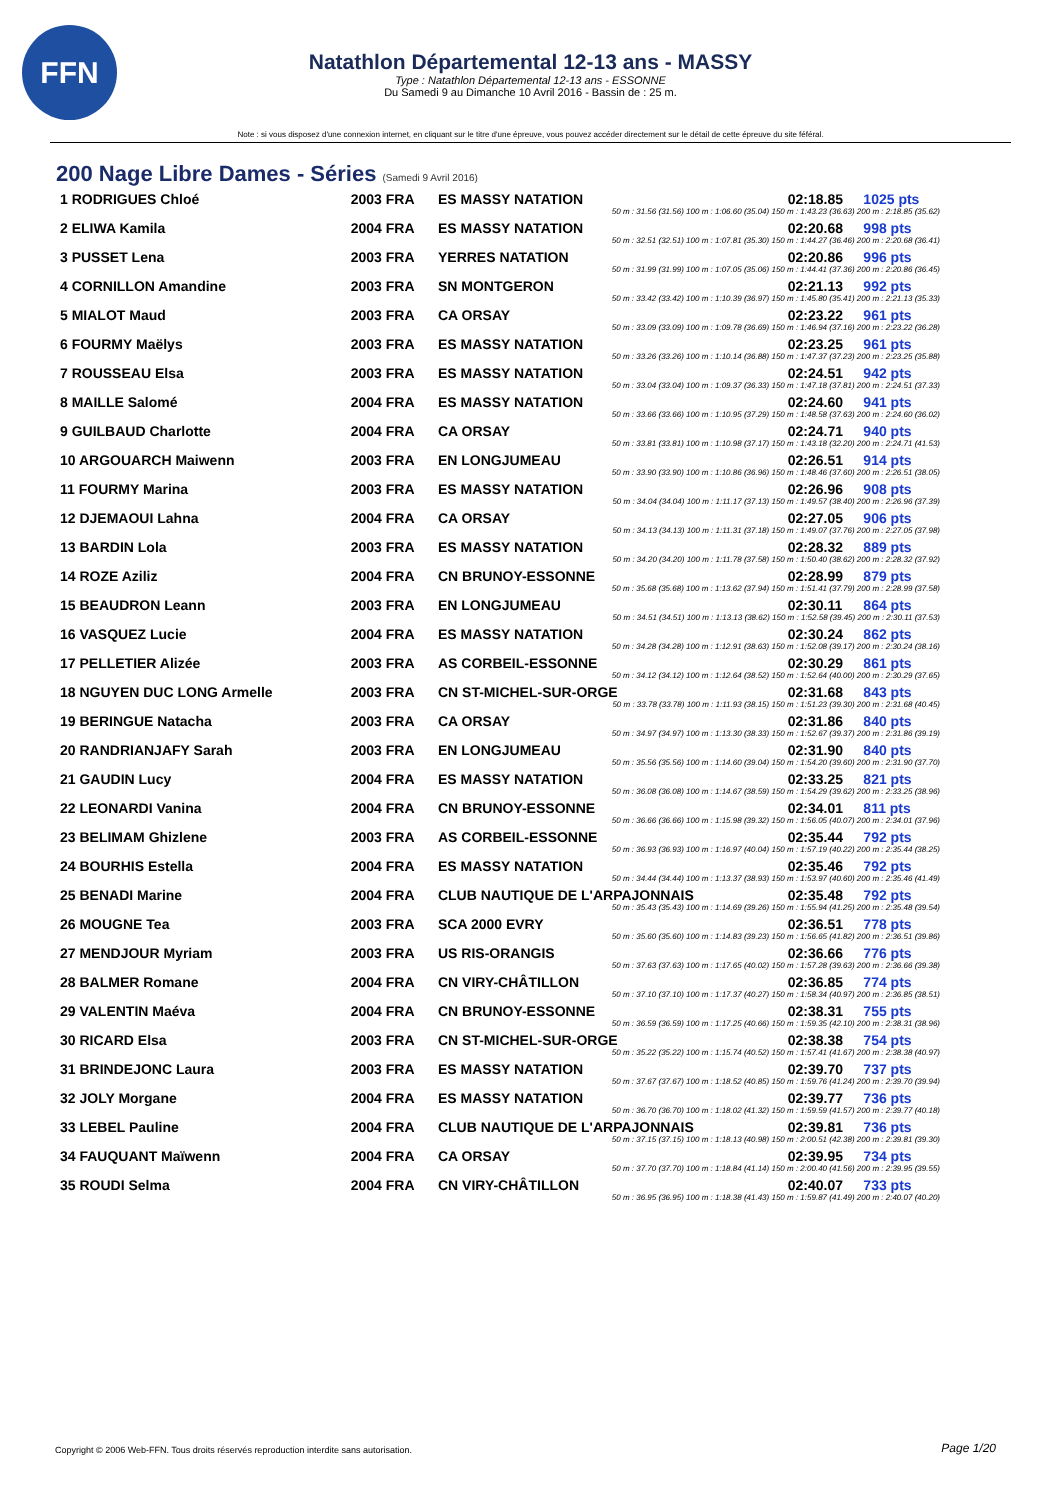FFN
Natathlon Départemental 12-13 ans - MASSY
Type : Natathlon Départemental 12-13 ans - ESSONNE
Du Samedi 9 au Dimanche 10 Avril 2016 - Bassin de : 25 m.
Note : si vous disposez d'une connexion internet, en cliquant sur le titre d'une épreuve, vous pouvez accéder directement sur le détail de cette épreuve du site féféral.
200 Nage Libre Dames - Séries (Samedi 9 Avril 2016)
| 1 RODRIGUES Chloé | 2003 FRA | ES MASSY NATATION | 02:18.85 | 1025 pts |
| 50 m : 31.56 (31.56) 100 m : 1:06.60 (35.04) 150 m : 1:43.23 (36.63) 200 m : 2:18.85 (35.62) | | | | |
| 2 ELIWA Kamila | 2004 FRA | ES MASSY NATATION | 02:20.68 | 998 pts |
| 50 m : 32.51 (32.51) 100 m : 1:07.81 (35.30) 150 m : 1:44.27 (36.46) 200 m : 2:20.68 (36.41) | | | | |
| 3 PUSSET Lena | 2003 FRA | YERRES NATATION | 02:20.86 | 996 pts |
| 50 m : 31.99 (31.99) 100 m : 1:07.05 (35.06) 150 m : 1:44.41 (37.36) 200 m : 2:20.86 (36.45) | | | | |
| 4 CORNILLON Amandine | 2003 FRA | SN MONTGERON | 02:21.13 | 992 pts |
| 50 m : 33.42 (33.42) 100 m : 1:10.39 (36.97) 150 m : 1:45.80 (35.41) 200 m : 2:21.13 (35.33) | | | | |
| 5 MIALOT Maud | 2003 FRA | CA ORSAY | 02:23.22 | 961 pts |
| 50 m : 33.09 (33.09) 100 m : 1:09.78 (36.69) 150 m : 1:46.94 (37.16) 200 m : 2:23.22 (36.28) | | | | |
| 6 FOURMY Maëlys | 2003 FRA | ES MASSY NATATION | 02:23.25 | 961 pts |
| 50 m : 33.26 (33.26) 100 m : 1:10.14 (36.88) 150 m : 1:47.37 (37.23) 200 m : 2:23.25 (35.88) | | | | |
| 7 ROUSSEAU Elsa | 2003 FRA | ES MASSY NATATION | 02:24.51 | 942 pts |
| 50 m : 33.04 (33.04) 100 m : 1:09.37 (36.33) 150 m : 1:47.18 (37.81) 200 m : 2:24.51 (37.33) | | | | |
| 8 MAILLE Salomé | 2004 FRA | ES MASSY NATATION | 02:24.60 | 941 pts |
| 50 m : 33.66 (33.66) 100 m : 1:10.95 (37.29) 150 m : 1:48.58 (37.63) 200 m : 2:24.60 (36.02) | | | | |
| 9 GUILBAUD Charlotte | 2004 FRA | CA ORSAY | 02:24.71 | 940 pts |
| 50 m : 33.81 (33.81) 100 m : 1:10.98 (37.17) 150 m : 1:43.18 (32.20) 200 m : 2:24.71 (41.53) | | | | |
| 10 ARGOUARCH Maiwenn | 2003 FRA | EN LONGJUMEAU | 02:26.51 | 914 pts |
| 50 m : 33.90 (33.90) 100 m : 1:10.86 (36.96) 150 m : 1:48.46 (37.60) 200 m : 2:26.51 (38.05) | | | | |
| 11 FOURMY Marina | 2003 FRA | ES MASSY NATATION | 02:26.96 | 908 pts |
| 50 m : 34.04 (34.04) 100 m : 1:11.17 (37.13) 150 m : 1:49.57 (38.40) 200 m : 2:26.96 (37.39) | | | | |
| 12 DJEMAOUI Lahna | 2004 FRA | CA ORSAY | 02:27.05 | 906 pts |
| 50 m : 34.13 (34.13) 100 m : 1:11.31 (37.18) 150 m : 1:49.07 (37.76) 200 m : 2:27.05 (37.98) | | | | |
| 13 BARDIN Lola | 2003 FRA | ES MASSY NATATION | 02:28.32 | 889 pts |
| 50 m : 34.20 (34.20) 100 m : 1:11.78 (37.58) 150 m : 1:50.40 (38.62) 200 m : 2:28.32 (37.92) | | | | |
| 14 ROZE Aziliz | 2004 FRA | CN BRUNOY-ESSONNE | 02:28.99 | 879 pts |
| 50 m : 35.68 (35.68) 100 m : 1:13.62 (37.94) 150 m : 1:51.41 (37.79) 200 m : 2:28.99 (37.58) | | | | |
| 15 BEAUDRON Leann | 2003 FRA | EN LONGJUMEAU | 02:30.11 | 864 pts |
| 50 m : 34.51 (34.51) 100 m : 1:13.13 (38.62) 150 m : 1:52.58 (39.45) 200 m : 2:30.11 (37.53) | | | | |
| 16 VASQUEZ Lucie | 2004 FRA | ES MASSY NATATION | 02:30.24 | 862 pts |
| 50 m : 34.28 (34.28) 100 m : 1:12.91 (38.63) 150 m : 1:52.08 (39.17) 200 m : 2:30.24 (38.16) | | | | |
| 17 PELLETIER Alizée | 2003 FRA | AS CORBEIL-ESSONNE | 02:30.29 | 861 pts |
| 50 m : 34.12 (34.12) 100 m : 1:12.64 (38.52) 150 m : 1:52.64 (40.00) 200 m : 2:30.29 (37.65) | | | | |
| 18 NGUYEN DUC LONG Armelle | 2003 FRA | CN ST-MICHEL-SUR-ORGE | 02:31.68 | 843 pts |
| 50 m : 33.78 (33.78) 100 m : 1:11.93 (38.15) 150 m : 1:51.23 (39.30) 200 m : 2:31.68 (40.45) | | | | |
| 19 BERINGUE Natacha | 2003 FRA | CA ORSAY | 02:31.86 | 840 pts |
| 50 m : 34.97 (34.97) 100 m : 1:13.30 (38.33) 150 m : 1:52.67 (39.37) 200 m : 2:31.86 (39.19) | | | | |
| 20 RANDRIANJAFY Sarah | 2003 FRA | EN LONGJUMEAU | 02:31.90 | 840 pts |
| 50 m : 35.56 (35.56) 100 m : 1:14.60 (39.04) 150 m : 1:54.20 (39.60) 200 m : 2:31.90 (37.70) | | | | |
| 21 GAUDIN Lucy | 2004 FRA | ES MASSY NATATION | 02:33.25 | 821 pts |
| 50 m : 36.08 (36.08) 100 m : 1:14.67 (38.59) 150 m : 1:54.29 (39.62) 200 m : 2:33.25 (38.96) | | | | |
| 22 LEONARDI Vanina | 2004 FRA | CN BRUNOY-ESSONNE | 02:34.01 | 811 pts |
| 50 m : 36.66 (36.66) 100 m : 1:15.98 (39.32) 150 m : 1:56.05 (40.07) 200 m : 2:34.01 (37.96) | | | | |
| 23 BELIMAM Ghizlene | 2003 FRA | AS CORBEIL-ESSONNE | 02:35.44 | 792 pts |
| 50 m : 36.93 (36.93) 100 m : 1:16.97 (40.04) 150 m : 1:57.19 (40.22) 200 m : 2:35.44 (38.25) | | | | |
| 24 BOURHIS Estella | 2004 FRA | ES MASSY NATATION | 02:35.46 | 792 pts |
| 50 m : 34.44 (34.44) 100 m : 1:13.37 (38.93) 150 m : 1:53.97 (40.60) 200 m : 2:35.46 (41.49) | | | | |
| 25 BENADI Marine | 2004 FRA | CLUB NAUTIQUE DE L'ARPAJONNAIS | 02:35.48 | 792 pts |
| 50 m : 35.43 (35.43) 100 m : 1:14.69 (39.26) 150 m : 1:55.94 (41.25) 200 m : 2:35.48 (39.54) | | | | |
| 26 MOUGNE Tea | 2003 FRA | SCA 2000 EVRY | 02:36.51 | 778 pts |
| 50 m : 35.60 (35.60) 100 m : 1:14.83 (39.23) 150 m : 1:56.65 (41.82) 200 m : 2:36.51 (39.86) | | | | |
| 27 MENDJOUR Myriam | 2003 FRA | US RIS-ORANGIS | 02:36.66 | 776 pts |
| 50 m : 37.63 (37.63) 100 m : 1:17.65 (40.02) 150 m : 1:57.28 (39.63) 200 m : 2:36.66 (39.38) | | | | |
| 28 BALMER Romane | 2004 FRA | CN VIRY-CHÂTILLON | 02:36.85 | 774 pts |
| 50 m : 37.10 (37.10) 100 m : 1:17.37 (40.27) 150 m : 1:58.34 (40.97) 200 m : 2:36.85 (38.51) | | | | |
| 29 VALENTIN Maéva | 2004 FRA | CN BRUNOY-ESSONNE | 02:38.31 | 755 pts |
| 50 m : 36.59 (36.59) 100 m : 1:17.25 (40.66) 150 m : 1:59.35 (42.10) 200 m : 2:38.31 (38.96) | | | | |
| 30 RICARD Elsa | 2003 FRA | CN ST-MICHEL-SUR-ORGE | 02:38.38 | 754 pts |
| 50 m : 35.22 (35.22) 100 m : 1:15.74 (40.52) 150 m : 1:57.41 (41.67) 200 m : 2:38.38 (40.97) | | | | |
| 31 BRINDEJONC Laura | 2003 FRA | ES MASSY NATATION | 02:39.70 | 737 pts |
| 50 m : 37.67 (37.67) 100 m : 1:18.52 (40.85) 150 m : 1:59.76 (41.24) 200 m : 2:39.70 (39.94) | | | | |
| 32 JOLY Morgane | 2004 FRA | ES MASSY NATATION | 02:39.77 | 736 pts |
| 50 m : 36.70 (36.70) 100 m : 1:18.02 (41.32) 150 m : 1:59.59 (41.57) 200 m : 2:39.77 (40.18) | | | | |
| 33 LEBEL Pauline | 2004 FRA | CLUB NAUTIQUE DE L'ARPAJONNAIS | 02:39.81 | 736 pts |
| 50 m : 37.15 (37.15) 100 m : 1:18.13 (40.98) 150 m : 2:00.51 (42.38) 200 m : 2:39.81 (39.30) | | | | |
| 34 FAUQUANT Maïwenn | 2004 FRA | CA ORSAY | 02:39.95 | 734 pts |
| 50 m : 37.70 (37.70) 100 m : 1:18.84 (41.14) 150 m : 2:00.40 (41.56) 200 m : 2:39.95 (39.55) | | | | |
| 35 ROUDI Selma | 2004 FRA | CN VIRY-CHÂTILLON | 02:40.07 | 733 pts |
| 50 m : 36.95 (36.95) 100 m : 1:18.38 (41.43) 150 m : 1:59.87 (41.49) 200 m : 2:40.07 (40.20) | | | | |
Copyright © 2006 Web-FFN. Tous droits réservés reproduction interdite sans autorisation.
Page 1/20